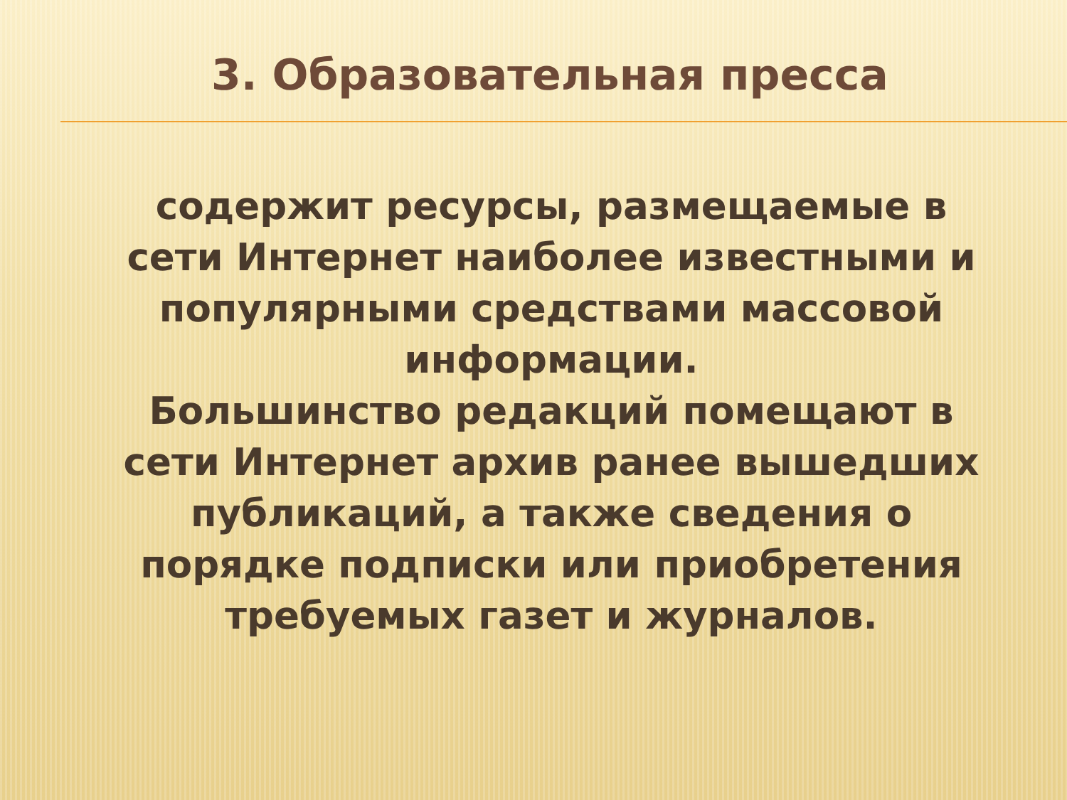3. Образовательная пресса
содержит ресурсы, размещаемые в сети Интернет наиболее известными и популярными средствами массовой информации.
Большинство редакций помещают в сети Интернет архив ранее вышедших публикаций, а также сведения о порядке подписки или приобретения требуемых газет и журналов.